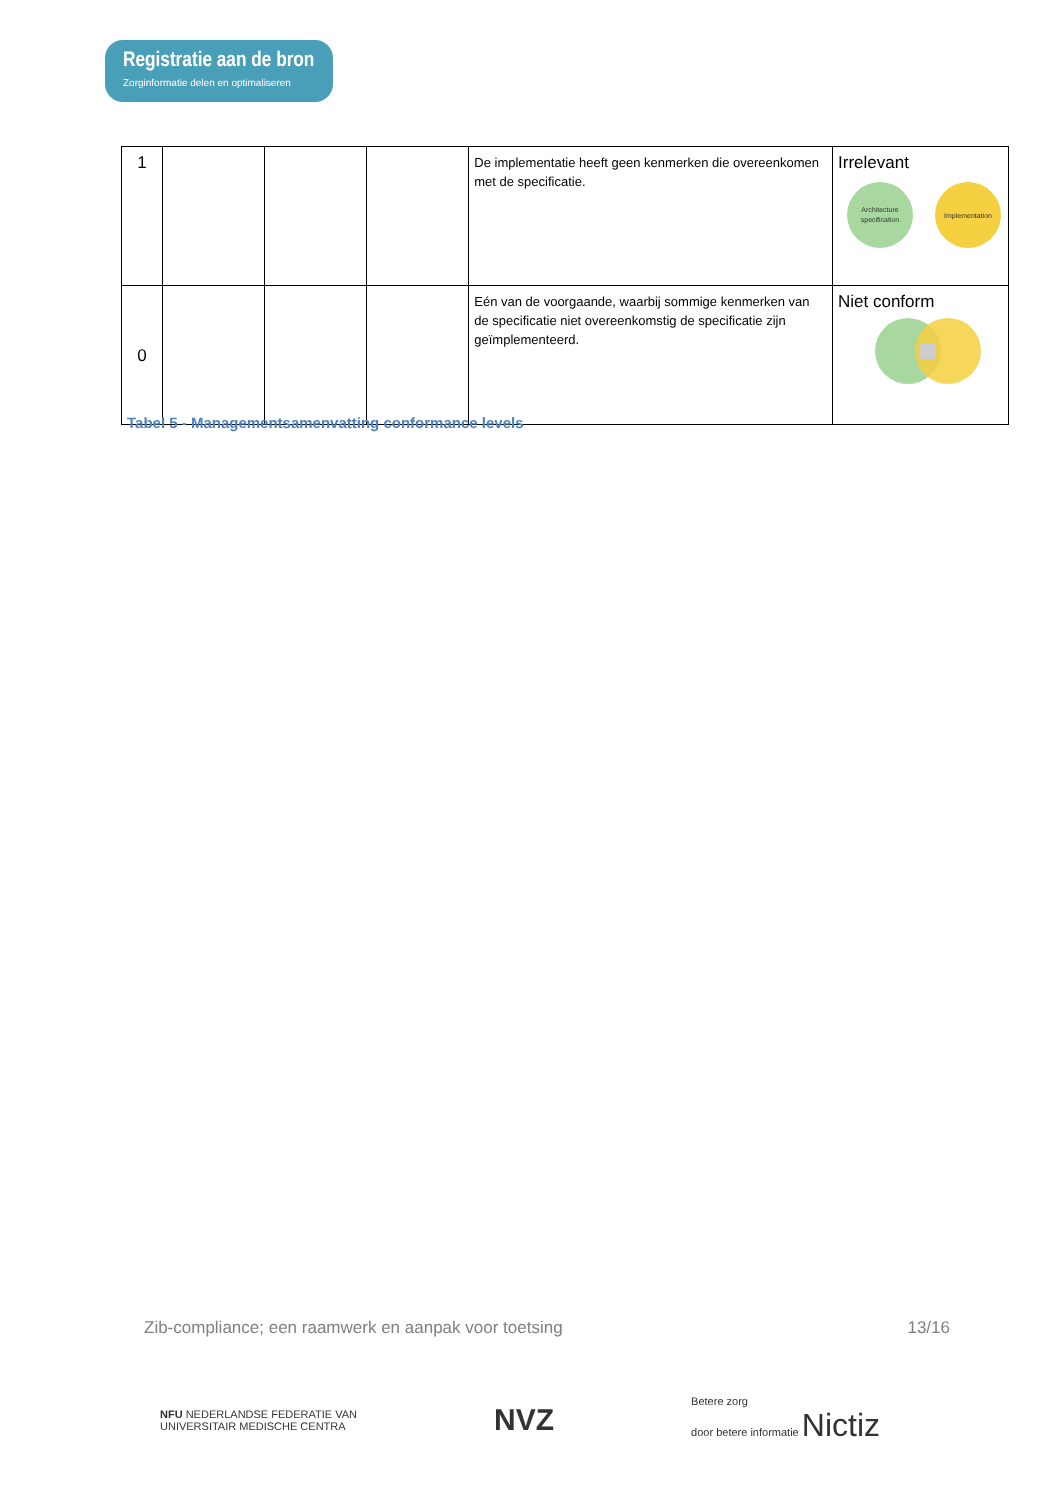Registratie aan de bron
Zorginformatie delen en optimaliseren
| 1 | | | | De implementatie heeft geen kenmerken die overeenkomen met de specificatie. | Irrelevant Architecture specification Implementation |
| 0 | | | | Eén van de voorgaande, waarbij sommige kenmerken van de specificatie niet overeenkomstig de specificatie zijn geïmplementeerd. | Niet conform |
Tabel 5 - Managementsamenvatting conformance levels
Zib-compliance; een raamwerk en aanpak voor toetsing 13/16
NFU NEDERLANDSE FEDERATIE VAN
UNIVERSITAIR MEDISCHE CENTRA NVZ Betere zorg
door betere informatie Nictiz